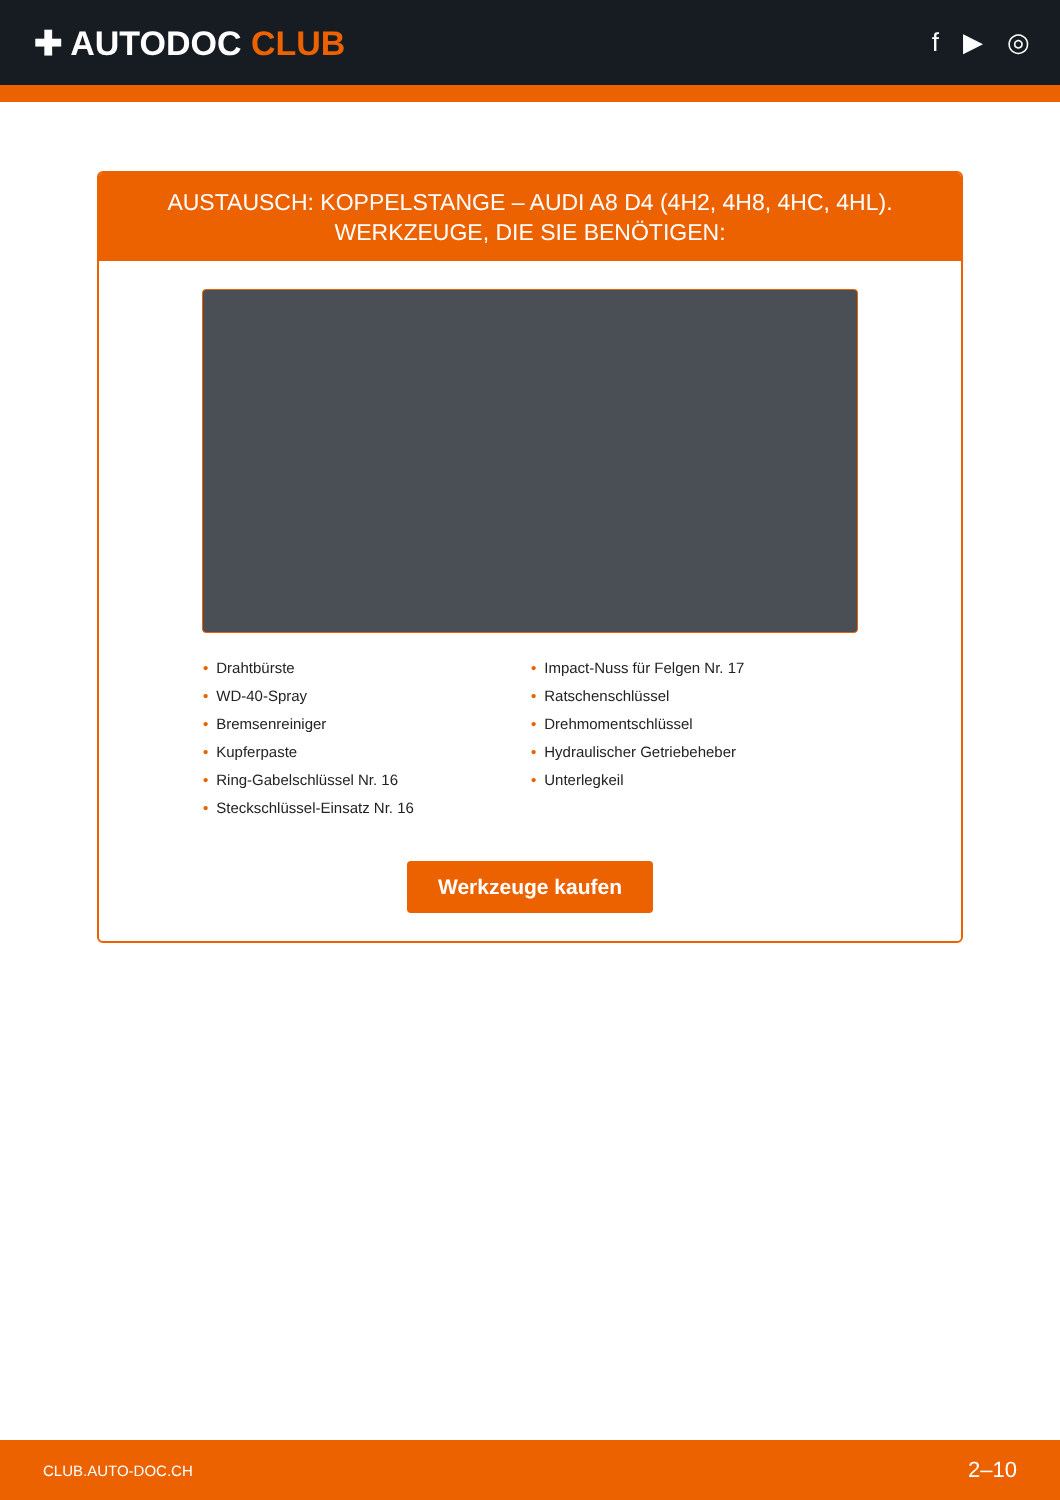✚ AUTODOC CLUB
f ▶ ◎
AUSTAUSCH: KOPPELSTANGE – AUDI A8 D4 (4H2, 4H8, 4HC, 4HL). WERKZEUGE, DIE SIE BENÖTIGEN:
• Drahtbürste
• WD-40-Spray
• Bremsenreiniger
• Kupferpaste
• Ring-Gabelschlüssel Nr. 16
• Steckschlüssel-Einsatz Nr. 16
• Impact-Nuss für Felgen Nr. 17
• Ratschenschlüssel
• Drehmomentschlüssel
• Hydraulischer Getriebeheber
• Unterlegkeil
Werkzeuge kaufen
CLUB.AUTO-DOC.CH 2–10